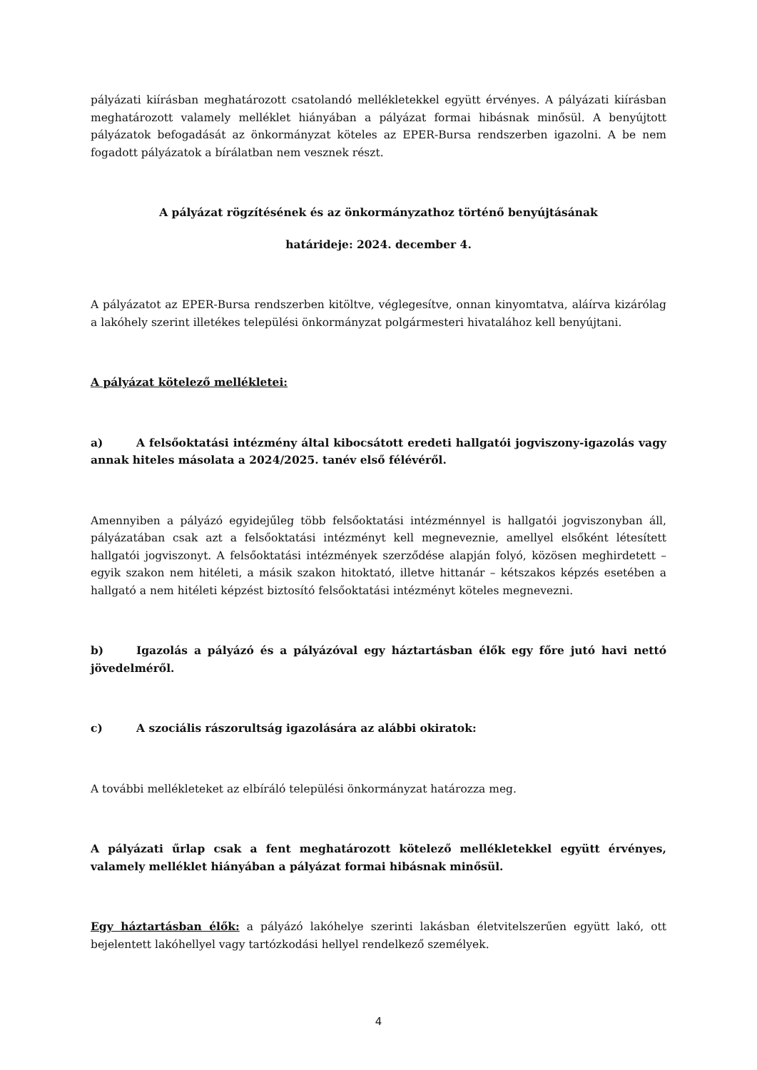pályázati kiírásban meghatározott csatolandó mellékletekkel együtt érvényes. A pályázati kiírásban meghatározott valamely melléklet hiányában a pályázat formai hibásnak minősül. A benyújtott pályázatok befogadását az önkormányzat köteles az EPER-Bursa rendszerben igazolni. A be nem fogadott pályázatok a bírálatban nem vesznek részt.
A pályázat rögzítésének és az önkormányzathoz történő benyújtásának
határideje: 2024. december 4.
A pályázatot az EPER-Bursa rendszerben kitöltve, véglegesítve, onnan kinyomtatva, aláírva kizárólag a lakóhely szerint illetékes települési önkormányzat polgármesteri hivatalához kell benyújtani.
A pályázat kötelező mellékletei:
a) A felsőoktatási intézmény által kibocsátott eredeti hallgatói jogviszony-igazolás vagy annak hiteles másolata a 2024/2025. tanév első félévéről.
Amennyiben a pályázó egyidejűleg több felsőoktatási intézménnyel is hallgatói jogviszonyban áll, pályázatában csak azt a felsőoktatási intézményt kell megneveznie, amellyel elsőként létesített hallgatói jogviszonyt. A felsőoktatási intézmények szerződése alapján folyó, közösen meghirdetett – egyik szakon nem hitéleti, a másik szakon hitoktató, illetve hittanár – kétszakos képzés esetében a hallgató a nem hitéleti képzést biztosító felsőoktatási intézményt köteles megnevezni.
b) Igazolás a pályázó és a pályázóval egy háztartásban élők egy főre jutó havi nettó jövedelméről.
c) A szociális rászorultság igazolására az alábbi okiratok:
A további mellékleteket az elbíráló települési önkormányzat határozza meg.
A pályázati űrlap csak a fent meghatározott kötelező mellékletekkel együtt érvényes, valamely melléklet hiányában a pályázat formai hibásnak minősül.
Egy háztartásban élők: a pályázó lakóhelye szerinti lakásban életvitelszerűen együtt lakó, ott bejelentett lakóhellyel vagy tartózkodási hellyel rendelkező személyek.
4